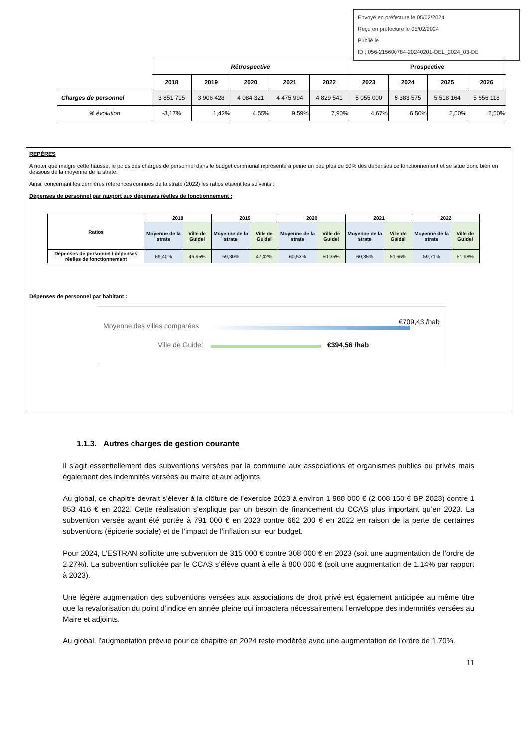Envoyé en préfecture le 05/02/2024
Reçu en préfecture le 05/02/2024
Publié le
ID : 056-215600784-20240201-DEL_2024_03-DE
| | Rétrospective | | | | | Prospective | | | |
| | 2018 | 2019 | 2020 | 2021 | 2022 | 2023 | 2024 | 2025 | 2026 |
| Charges de personnel | 3 851 715 | 3 906 428 | 4 084 321 | 4 475 994 | 4 829 541 | 5 055 000 | 5 383 575 | 5 518 164 | 5 656 118 |
| % évolution | -3,17% | 1,42% | 4,55% | 9,59% | 7,90% | 4,67% | 6,50% | 2,50% | 2,50% |
REPÈRES
A noter que malgré cette hausse, le poids des charges de personnel dans le budget communal représente à peine un peu plus de 50% des dépenses de fonctionnement et se situe donc bien en dessous de la moyenne de la strate.
Ainsi, concernant les dernières références connues de la strate (2022) les ratios étaient les suivants :
Dépenses de personnel par rapport aux dépenses réelles de fonctionnement :
| Ratios | 2018 | | 2019 | | 2020 | | 2021 | | 2022 | |
| --- | --- | --- | --- | --- | --- | --- | --- | --- | --- | --- |
| | Moyenne de la strate | Ville de Guidel | Moyenne de la strate | Ville de Guidel | Moyenne de la strate | Ville de Guidel | Moyenne de la strate | Ville de Guidel | Moyenne de la strate | Ville de Guidel |
| Dépenses de personnel / dépenses réelles de fonctionnement | 59,40% | 46,95% | 59,30% | 47,32% | 60,53% | 50,35% | 60,35% | 51,66% | 59,71% | 51,98% |
Dépenses de personnel par habitant :
Moyenne des villes comparées
Ville de Guidel
€709,43 /hab
€394,56 /hab
1.1.3. Autres charges de gestion courante
Il s’agit essentiellement des subventions versées par la commune aux associations et organismes publics ou privés mais également des indemnités versées au maire et aux adjoints.
Au global, ce chapitre devrait s’élever à la clôture de l’exercice 2023 à environ 1 988 000 € (2 008 150 € BP 2023) contre 1 853 416 € en 2022. Cette réalisation s’explique par un besoin de financement du CCAS plus important qu’en 2023. La subvention versée ayant été portée à 791 000 € en 2023 contre 662 200 € en 2022 en raison de la perte de certaines subventions (épicerie sociale) et de l’impact de l’inflation sur leur budget.
Pour 2024, L’ESTRAN sollicite une subvention de 315 000 € contre 308 000 € en 2023 (soit une augmentation de l’ordre de 2.27%). La subvention sollicitée par le CCAS s’élève quant à elle à 800 000 € (soit une augmentation de 1.14% par rapport à 2023).
Une légère augmentation des subventions versées aux associations de droit privé est également anticipée au même titre que la revalorisation du point d’indice en année pleine qui impactera nécessairement l’enveloppe des indemnités versées au Maire et adjoints.
Au global, l’augmentation prévue pour ce chapitre en 2024 reste modérée avec une augmentation de l’ordre de 1.70%.
11